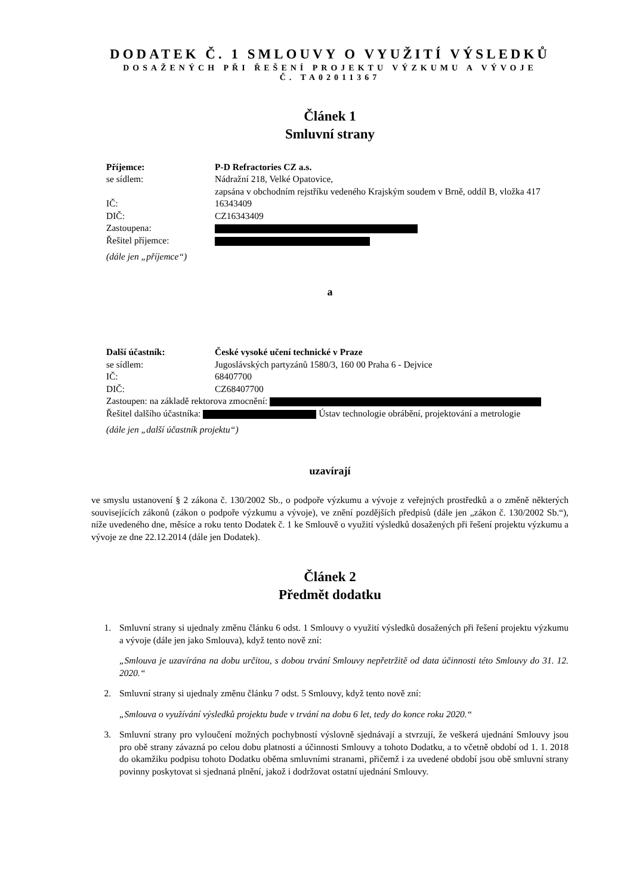DODATEK Č. 1 SMLOUVY O VYUŽITÍ VÝSLEDKŮ
DOSAŽENÝCH PŘI ŘEŠENÍ PROJEKTU VÝZKUMU A VÝVOJE
Č. TA02011367
Článek 1
Smluvní strany
Příjemce: P-D Refractories CZ a.s.
se sídlem: Nádražní 218, Velké Opatovice,
zapsána v obchodním rejstříku vedeného Krajským soudem v Brně, oddíl B, vložka 417
IČ: 16343409
DIČ: CZ16343409
Zastoupena:
Řešitel příjemce:
(dále jen „příjemce“)
a
Další účastník: České vysoké učení technické v Praze
se sídlem: Jugoslávských partyzánů 1580/3, 160 00 Praha 6 - Dejvice
IČ: 68407700
DIČ: CZ68407700
Zastoupen: na základě rektorova zmocnění:
Řešitel dalšího účastníka: Ústav technologie obrábění, projektování a metrologie
(dále jen „další účastník projektu“)
uzavírají
ve smyslu ustanovení § 2 zákona č. 130/2002 Sb., o podpoře výzkumu a vývoje z veřejných prostředků a o změně některých souvisejících zákonů (zákon o podpoře výzkumu a vývoje), ve znění pozdějších předpisů (dále jen „zákon č. 130/2002 Sb.“), níže uvedeného dne, měsíce a roku tento Dodatek č. 1 ke Smlouvě o využití výsledků dosažených při řešení projektu výzkumu a vývoje ze dne 22.12.2014 (dále jen Dodatek).
Článek 2
Předmět dodatku
1. Smluvní strany si ujednaly změnu článku 6 odst. 1 Smlouvy o využití výsledků dosažených při řešení projektu výzkumu a vývoje (dále jen jako Smlouva), když tento nově zní:
„Smlouva je uzavírána na dobu určitou, s dobou trvání Smlouvy nepřetržitě od data účinnosti této Smlouvy do 31. 12. 2020.“
2. Smluvní strany si ujednaly změnu článku 7 odst. 5 Smlouvy, když tento nově zní:
„Smlouva o využívání výsledků projektu bude v trvání na dobu 6 let, tedy do konce roku 2020.“
3. Smluvní strany pro vyloučení možných pochybností výslovně sjednávají a stvrzují, že veškerá ujednání Smlouvy jsou pro obě strany závazná po celou dobu platnosti a účinnosti Smlouvy a tohoto Dodatku, a to včetně období od 1. 1. 2018 do okamžiku podpisu tohoto Dodatku oběma smluvními stranami, přičemž i za uvedené období jsou obě smluvní strany povinny poskytovat si sjednaná plnění, jakož i dodržovat ostatní ujednání Smlouvy.